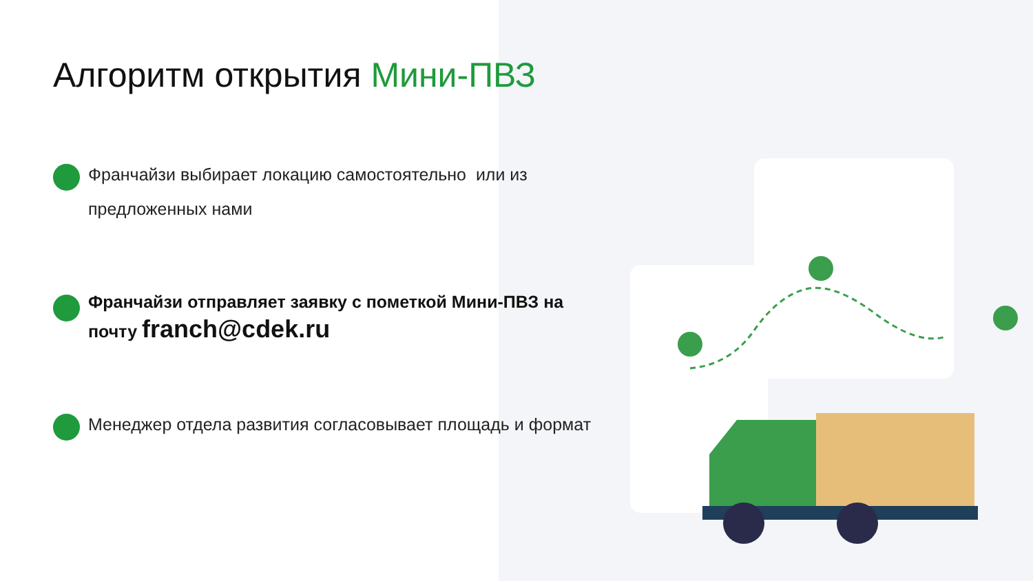Алгоритм открытия Мини-ПВЗ
Франчайзи выбирает локацию самостоятельно или из предложенных нами
Франчайзи отправляет заявку с пометкой Мини-ПВЗ на почту franch@cdek.ru
Менеджер отдела развития согласовывает площадь и формат